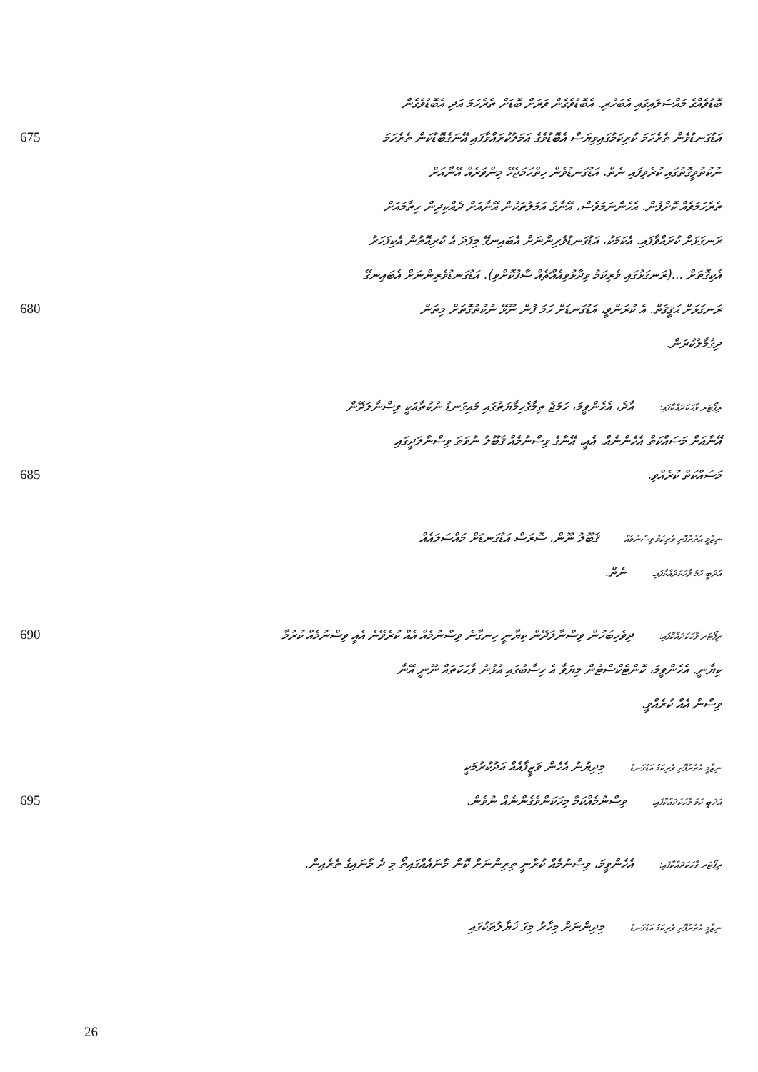ބޮޑުވެއްގެ މައްސަލައިގައި އެބަހުރި. އެބޮޑުވެގެން ވަރަށް ބޮޑަށް ތެރެހަމަ އަދި އެބޮޑުވެގެން
675
އަޑުގަނޑުވެން ތެރެހަމަ ކުރިކަމުގައިވިޔަސް އެބޮޑުވެގެ އަމަލުކުރައްވާފައި އޭނަގެބޮޑުކަން ތެރެހަމަ
ނުކުތުވީގޮތުގައި ކުރެވިފައި ނެތް. އަޑުގަނޑުވެން ހިތްހަމަޖެހޭ މިންވަރެއް އޭނާއަށް
ތެރެހަމަވެއް ކޮށްފުން. އެހެންނަމަވެސް، އޭނާގެ އަމަލުތަކުން އޭނާއަށް ދެއްކިދިން ހިތާމައަށް
ރަނގަޅަށް ކުރައްވާފައި. އެކަމަކު، އަޑުގަނޑުވެރިންނަށް އެބައިނގޭ މިފަދަ އެ ކުރިއޮތުން އެކިފަހަރު
އެކިގޮތަށް ...(ރަނގަޅުގައި ވެރިކަމު ވިދާޅުވިއެއްޗެއް ސާފުކޮށްވި). އަޑުގަނޑުވެރިންނަށް އެބައިނގޭ
680 ރަނގަޅަށް ޙަޤީޤަތް. އެ ކުރަންވީ، އަޑުގަނޑަށް ހަމަ ފުން ނޫޅޭ ނުކުތުގޮތަށް މިތަން
ދިގުމާލުކުރަން.
ރިޕޯޓަރ ވާހަކަދައްކާފައި: އާދެ، އެހެންވީމަ، ހަމަޖެ ތިމާގެހިމާޔަތުގައި މައިގަނޑު ނުކުތާއަކީ ވިސްނާލަދޭން
އޭނާއަށް މަސައްކަތް އެހެންނެއް. އެއީ، އޭނާގެ ވިސްނުމެއް ޤަބޫލު ނުވަތަ ވިސްނާލަދީގައި
685 މަސައްކަތް ކުރެއްވި.
ނިޒާމީ އެތުރުފޮށި ވެރިކަމު ވިސްނުމެއް ޤަބޫލު ނޫން. ސޮރަސް އަޑުގަނޑަށް މައްސަލައެއް
އަދަބީ ހަމަ ވާހަކަދައްކާފައި: ނެތް.
690
ރިޕޯޓަރ ވާހަކަދައްކާފައި: ދިވެހިބަހުން ވިސްނާލަދޭން ކިޔާނީ ހިނގާނެ ވިސްނުމެއް އެއް ކުރެވޭނެ އެއީ ވިސްނުމެއް ކުރުމާ
ކިޔާނީ. އެހެންވީމަ، ކޮންޓެކްސްޓުން މިޔަވާ އެ ހިސާބުގައި އުޅުނު ވާހަކަތައް ނޫނީ އޭނާ
ވިސްނާ އެއް ކުރެއްވީ.
ނިޒާމީ އެތުރުފޮށި ވެރިކަމު އަޑުގަނޑު މިދިޔުނު އެހެން ވަޒީފާއެއް އަދުކުރުމަކީ
695
އަދަބީ ހަމަ ވާހަކަދައްކާފައި: ވިސްނުމެއްކަމާ މިހަކަންވެގެންނެއް ނުވެން.
ރިޕޯޓަރ ވާހަކަދައްކާފައި: އެހެންވީމަ، ވިސްނުމެއް ކުރާނީ ތިރިންނަށް ކޮން މާނައެއްގައިތޯ މި ދެ މާނައިގެ ތެރެއިން.
ނިޒާމީ އެތުރުފޮށި ވެރިކަމު އަޑުގަނޑު މިދިންނަށް މިހާރު މިގަ ޚަޔާލުތަކުގައި
26